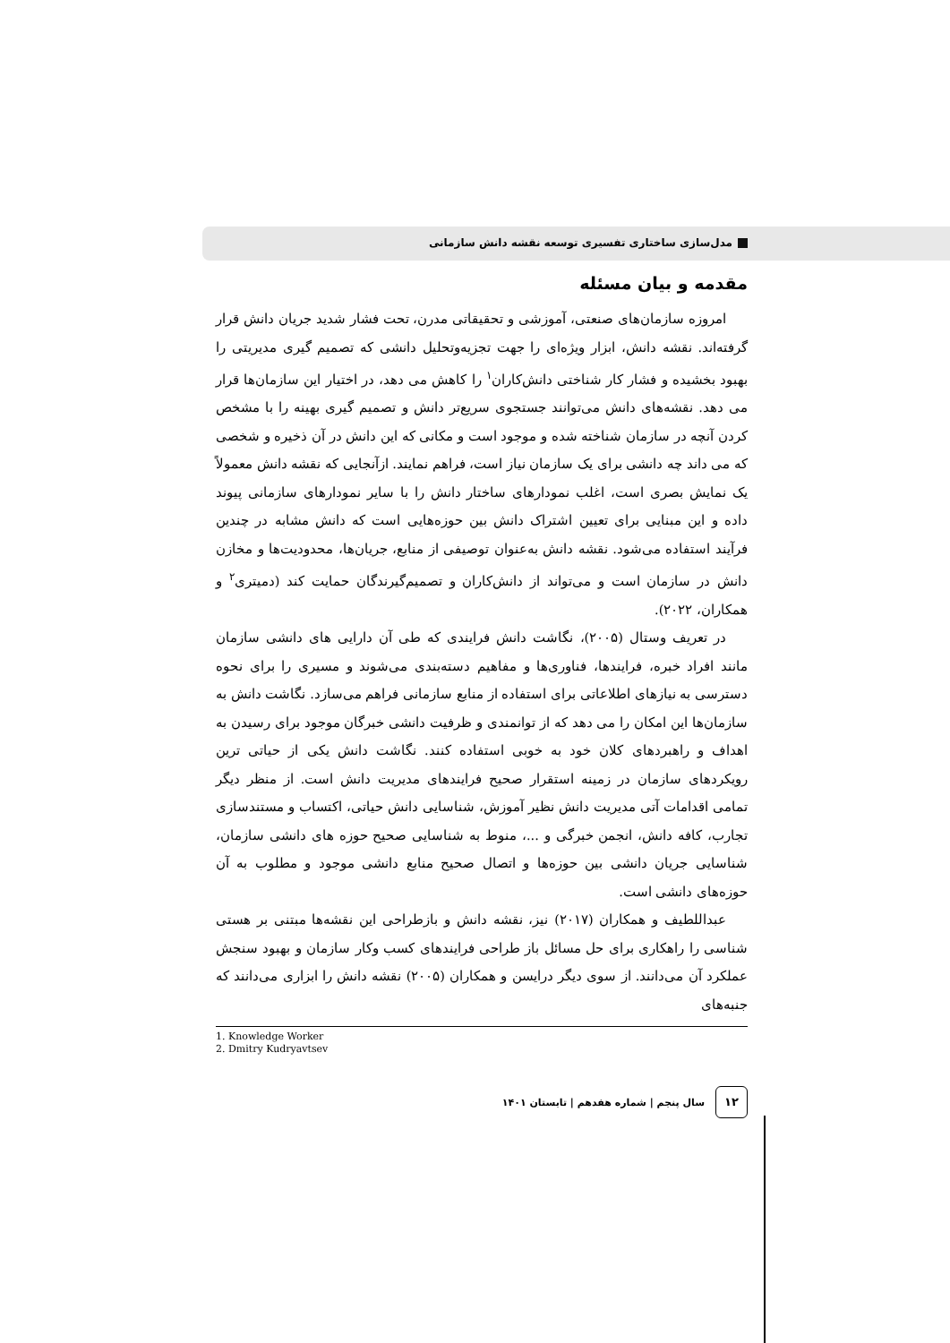مدل‌سازی ساختاری تفسیری توسعه نقشه دانش سازمانی
مقدمه و بیان مسئله
امروزه سازمان‌های صنعتی، آموزشی و تحقیقاتی مدرن، تحت فشار شدید جریان دانش قرار گرفته‌اند. نقشه دانش، ابزار ویژه‌ای را جهت تجزیه‌وتحلیل دانشی که تصمیم گیری مدیریتی را بهبود بخشیده و فشار کار شناختی دانش‌کاران<sup>۱</sup> را کاهش می دهد، در اختیار این سازمان‌ها قرار می دهد. نقشه‌های دانش می‌توانند جستجوی سریع‌تر دانش و تصمیم گیری بهینه را با مشخص کردن آنچه در سازمان شناخته شده و موجود است و مکانی که این دانش در آن ذخیره و شخصی که می داند چه دانشی برای یک سازمان نیاز است، فراهم نمایند. ازآنجایی که نقشه دانش معمولاً یک نمایش بصری است، اغلب نمودارهای ساختار دانش را با سایر نمودارهای سازمانی پیوند داده و این مبنایی برای تعیین اشتراک دانش بین حوزه‌هایی است که دانش مشابه در چندین فرآیند استفاده می‌شود. نقشه دانش به‌عنوان توصیفی از منابع، جریان‌ها، محدودیت‌ها و مخازن دانش در سازمان است و می‌تواند از دانش‌کاران و تصمیم‌گیرندگان حمایت کند (دمیتری<sup>۲</sup> و همکاران، ۲۰۲۲).
در تعریف وستال (۲۰۰۵)، نگاشت دانش فرایندی که طی آن دارایی های دانشی سازمان مانند افراد خبره، فرایندها، فناوری‌ها و مفاهیم دسته‌بندی می‌شوند و مسیری را برای نحوه دسترسی به نیازهای اطلاعاتی برای استفاده از منابع سازمانی فراهم می‌سازد. نگاشت دانش به سازمان‌ها این امکان را می دهد که از توانمندی و ظرفیت دانشی خبرگان موجود برای رسیدن به اهداف و راهبردهای کلان خود به خوبی استفاده کنند. نگاشت دانش یکی از حیاتی ترین رویکردهای سازمان در زمینه استقرار صحیح فرایندهای مدیریت دانش است. از منظر دیگر تمامی اقدامات آتی مدیریت دانش نظیر آموزش، شناسایی دانش حیاتی، اکتساب و مستندسازی تجارب، کافه دانش، انجمن خبرگی و ...، منوط به شناسایی صحیح حوزه های دانشی سازمان، شناسایی جریان دانشی بین حوزه‌ها و اتصال صحیح منابع دانشی موجود و مطلوب به آن حوزه‌های دانشی است.
عبداللطیف و همکاران (۲۰۱۷) نیز، نقشه دانش و بازطراحی این نقشه‌ها مبتنی بر هستی شناسی را راهکاری برای حل مسائل باز طراحی فرایندهای کسب وکار سازمان و بهبود سنجش عملکرد آن می‌دانند. از سوی دیگر درایسن و همکاران (۲۰۰۵) نقشه دانش را ابزاری می‌دانند که جنبه‌های
1. Knowledge Worker
2. Dmitry Kudryavtsev
۱۲
سال پنجم | شماره هفدهم | تابستان ۱۴۰۱